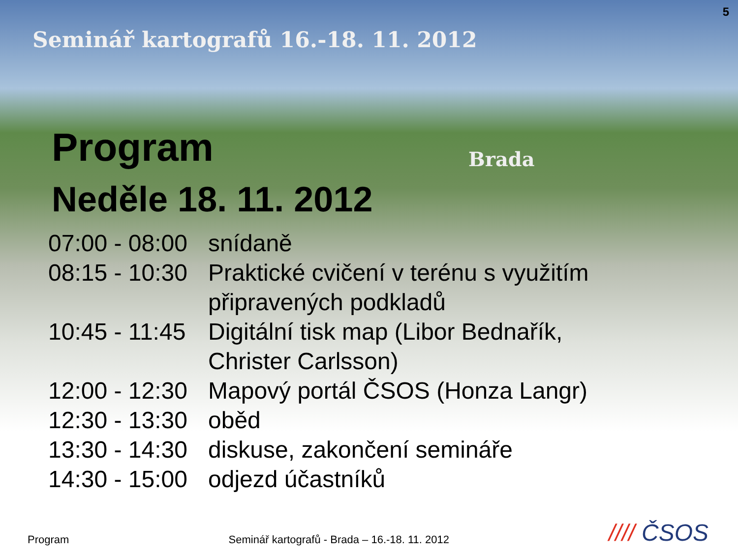5
Seminář kartografů 16.-18. 11. 2012
Brada
Program
Neděle 18. 11. 2012
07:00 - 08:00
snídaně
08:15 - 10:30
Praktické cvičení v terénu s využitím
připravených podkladů
10:45 - 11:45
Digitální tisk map (Libor Bednařík,
Christer Carlsson)
12:00 - 12:30
Mapový portál ČSOS (Honza Langr)
12:30 - 13:30
oběd
13:30 - 14:30
diskuse, zakončení semináře
14:30 - 15:00
odjezd účastníků
Program
Seminář kartografů - Brada – 16.-18. 11. 2012
//// ČSOS